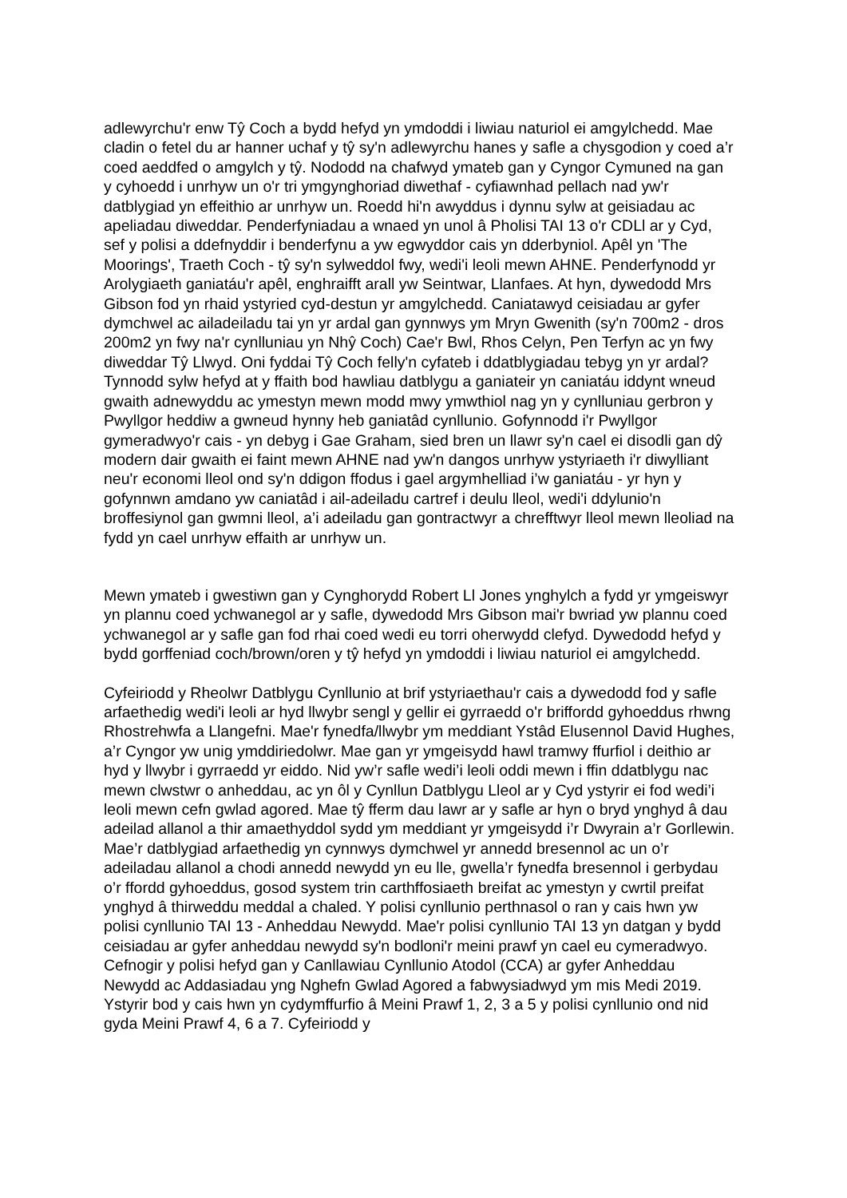adlewyrchu'r enw Tŷ Coch a bydd hefyd yn ymdoddi i liwiau naturiol ei amgylchedd. Mae cladin o fetel du ar hanner uchaf y tŷ sy'n adlewyrchu hanes y safle a chysgodion y coed a’r coed aeddfed o amgylch y tŷ. Nododd na chafwyd ymateb gan y Cyngor Cymuned na gan y cyhoedd i unrhyw un o'r tri ymgynghoriad diwethaf - cyfiawnhad pellach nad yw'r datblygiad yn effeithio ar unrhyw un. Roedd hi'n awyddus i dynnu sylw at geisiadau ac apeliadau diweddar. Penderfyniadau a wnaed yn unol â Pholisi TAI 13 o'r CDLl ar y Cyd, sef y polisi a ddefnyddir i benderfynu a yw egwyddor cais yn dderbyniol. Apêl yn 'The Moorings', Traeth Coch - tŷ sy'n sylweddol fwy, wedi'i leoli mewn AHNE. Penderfynodd yr Arolygiaeth ganiatáu'r apêl, enghraifft arall yw Seintwar, Llanfaes. At hyn, dywedodd Mrs Gibson fod yn rhaid ystyried cyd-destun yr amgylchedd. Caniatawyd ceisiadau ar gyfer dymchwel ac ailadeiladu tai yn yr ardal gan gynnwys ym Mryn Gwenith (sy'n 700m2 - dros 200m2 yn fwy na'r cynlluniau yn Nhŷ Coch) Cae'r Bwl, Rhos Celyn, Pen Terfyn ac yn fwy diweddar Tŷ Llwyd. Oni fyddai Tŷ Coch felly'n cyfateb i ddatblygiadau tebyg yn yr ardal? Tynnodd sylw hefyd at y ffaith bod hawliau datblygu a ganiateir yn caniatáu iddynt wneud gwaith adnewyddu ac ymestyn mewn modd mwy ymwthiol nag yn y cynlluniau gerbron y Pwyllgor heddiw a gwneud hynny heb ganiatâd cynllunio. Gofynnodd i'r Pwyllgor gymeradwyo'r cais - yn debyg i Gae Graham, sied bren un llawr sy'n cael ei disodli gan dŷ modern dair gwaith ei faint mewn AHNE nad yw'n dangos unrhyw ystyriaeth i'r diwylliant neu'r economi lleol ond sy'n ddigon ffodus i gael argymhelliad i’w ganiatáu - yr hyn y gofynnwn amdano yw caniatâd i ail-adeiladu cartref i deulu lleol, wedi'i ddylunio'n broffesiynol gan gwmni lleol, a’i adeiladu gan gontractwyr a chrefftwyr lleol mewn lleoliad na fydd yn cael unrhyw effaith ar unrhyw un.
Mewn ymateb i gwestiwn gan y Cynghorydd Robert Ll Jones ynghylch a fydd yr ymgeiswyr yn plannu coed ychwanegol ar y safle, dywedodd Mrs Gibson mai'r bwriad yw plannu coed ychwanegol ar y safle gan fod rhai coed wedi eu torri oherwydd clefyd. Dywedodd hefyd y bydd gorffeniad coch/brown/oren y tŷ hefyd yn ymdoddi i liwiau naturiol ei amgylchedd.
Cyfeiriodd y Rheolwr Datblygu Cynllunio at brif ystyriaethau'r cais a dywedodd fod y safle arfaethedig wedi'i leoli ar hyd llwybr sengl y gellir ei gyrraedd o'r briffordd gyhoeddus rhwng Rhostrehwfa a Llangefni. Mae'r fynedfa/llwybr ym meddiant Ystâd Elusennol David Hughes, a’r Cyngor yw unig ymddiriedolwr. Mae gan yr ymgeisydd hawl tramwy ffurfiol i deithio ar hyd y llwybr i gyrraedd yr eiddo. Nid yw’r safle wedi’i leoli oddi mewn i ffin ddatblygu nac mewn clwstwr o anheddau, ac yn ôl y Cynllun Datblygu Lleol ar y Cyd ystyrir ei fod wedi’i leoli mewn cefn gwlad agored. Mae tŷ fferm dau lawr ar y safle ar hyn o bryd ynghyd â dau adeilad allanol a thir amaethyddol sydd ym meddiant yr ymgeisydd i’r Dwyrain a’r Gorllewin. Mae’r datblygiad arfaethedig yn cynnwys dymchwel yr annedd bresennol ac un o’r adeiladau allanol a chodi annedd newydd yn eu lle, gwella’r fynedfa bresennol i gerbydau o’r ffordd gyhoeddus, gosod system trin carthffosiaeth breifat ac ymestyn y cwrtil preifat ynghyd â thirweddu meddal a chaled. Y polisi cynllunio perthnasol o ran y cais hwn yw polisi cynllunio TAI 13 - Anheddau Newydd. Mae'r polisi cynllunio TAI 13 yn datgan y bydd ceisiadau ar gyfer anheddau newydd sy'n bodloni'r meini prawf yn cael eu cymeradwyo. Cefnogir y polisi hefyd gan y Canllawiau Cynllunio Atodol (CCA) ar gyfer Anheddau Newydd ac Addasiadau yng Nghefn Gwlad Agored a fabwysiadwyd ym mis Medi 2019. Ystyrir bod y cais hwn yn cydymffurfio â Meini Prawf 1, 2, 3 a 5 y polisi cynllunio ond nid gyda Meini Prawf 4, 6 a 7. Cyfeiriodd y